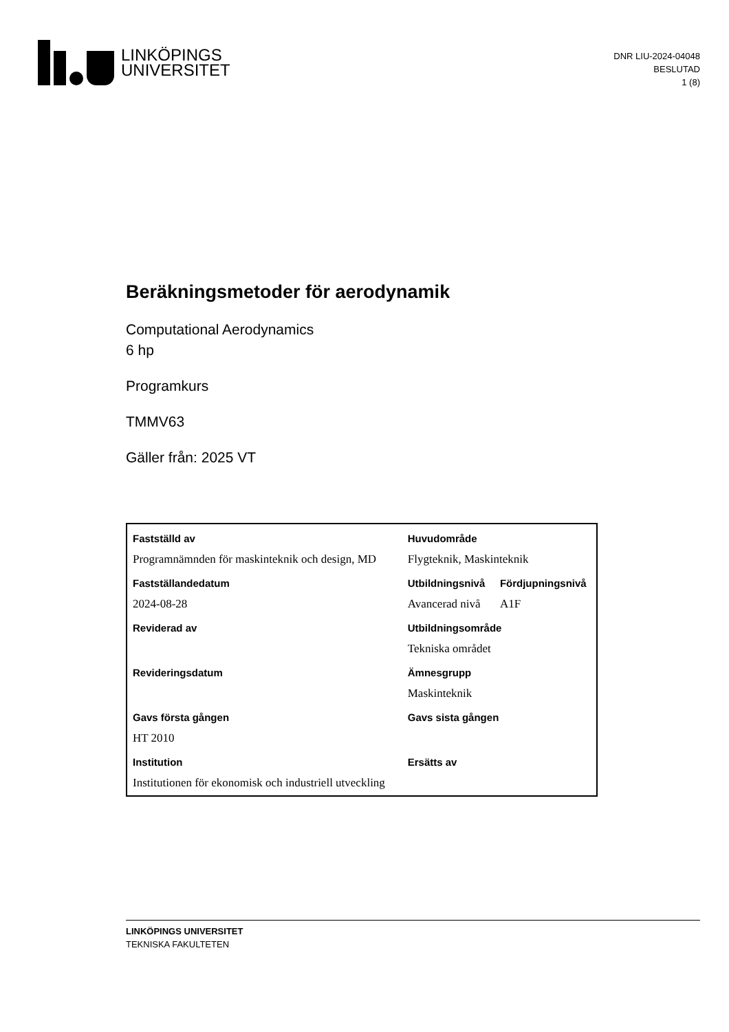LINKÖPINGS
UNIVERSITET
DNR LIU-2024-04048
BESLUTAD
1 (8)
Beräkningsmetoder för aerodynamik
Computational Aerodynamics
6 hp
Programkurs
TMMV63
Gäller från: 2025 VT
| Fastställd av | Huvudområde | |
| --- | --- | --- |
| Programnämnden för maskinteknik och design, MD | Flygteknik, Maskinteknik | |
| Fastställandedatum | Utbildningsnivå | Fördjupningsnivå |
| 2024-08-28 | Avancerad nivå | A1F |
| Reviderad av | Utbildningsområde | |
| | Tekniska området | |
| Revideringsdatum | Ämnesgrupp | |
| | Maskinteknik | |
| Gavs första gången | Gavs sista gången | |
| HT 2010 | | |
| Institution | Ersätts av | |
| Institutionen för ekonomisk och industriell utveckling | | |
LINKÖPINGS UNIVERSITET
TEKNISKA FAKULTETEN